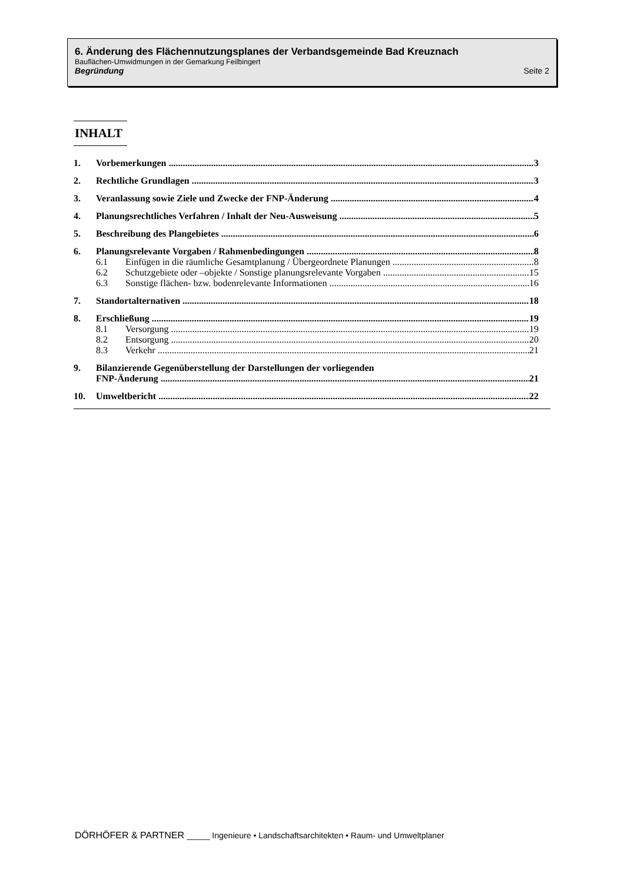6. Änderung des Flächennutzungsplanes der Verbandsgemeinde Bad Kreuznach
Bauflächen-Umwidmungen in der Gemarkung Feilbingert
Begründung Seite 2
INHALT
1. Vorbemerkungen 3
2. Rechtliche Grundlagen 3
3. Veranlassung sowie Ziele und Zwecke der FNP-Änderung 4
4. Planungsrechtliches Verfahren / Inhalt der Neu-Ausweisung 5
5. Beschreibung des Plangebietes 6
6. Planungsrelevante Vorgaben / Rahmenbedingungen 8
6.1 Einfügen in die räumliche Gesamtplanung / Übergeordnete Planungen 8
6.2 Schutzgebiete oder –objekte / Sonstige planungsrelevante Vorgaben 15
6.3 Sonstige flächen- bzw. bodenrelevante Informationen 16
7. Standortalternativen 18
8. Erschließung 19
8.1 Versorgung 19
8.2 Entsorgung 20
8.3 Verkehr 21
9. Bilanzierende Gegenüberstellung der Darstellungen der vorliegenden
FNP-Änderung 21
10. Umweltbericht 22
DÖRHÖFER & PARTNER _____ Ingenieure • Landschaftsarchitekten • Raum- und Umweltplaner